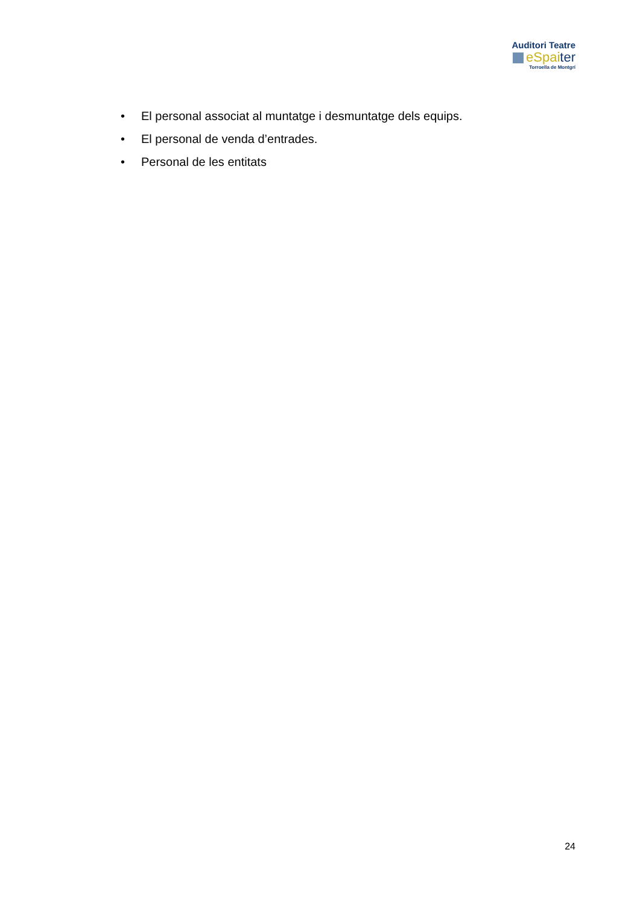Auditori Teatre
eSpai ter
Torroella de Montgrí
• El personal associat al muntatge i desmuntatge dels equips.
• El personal de venda d’entrades.
• Personal de les entitats
24